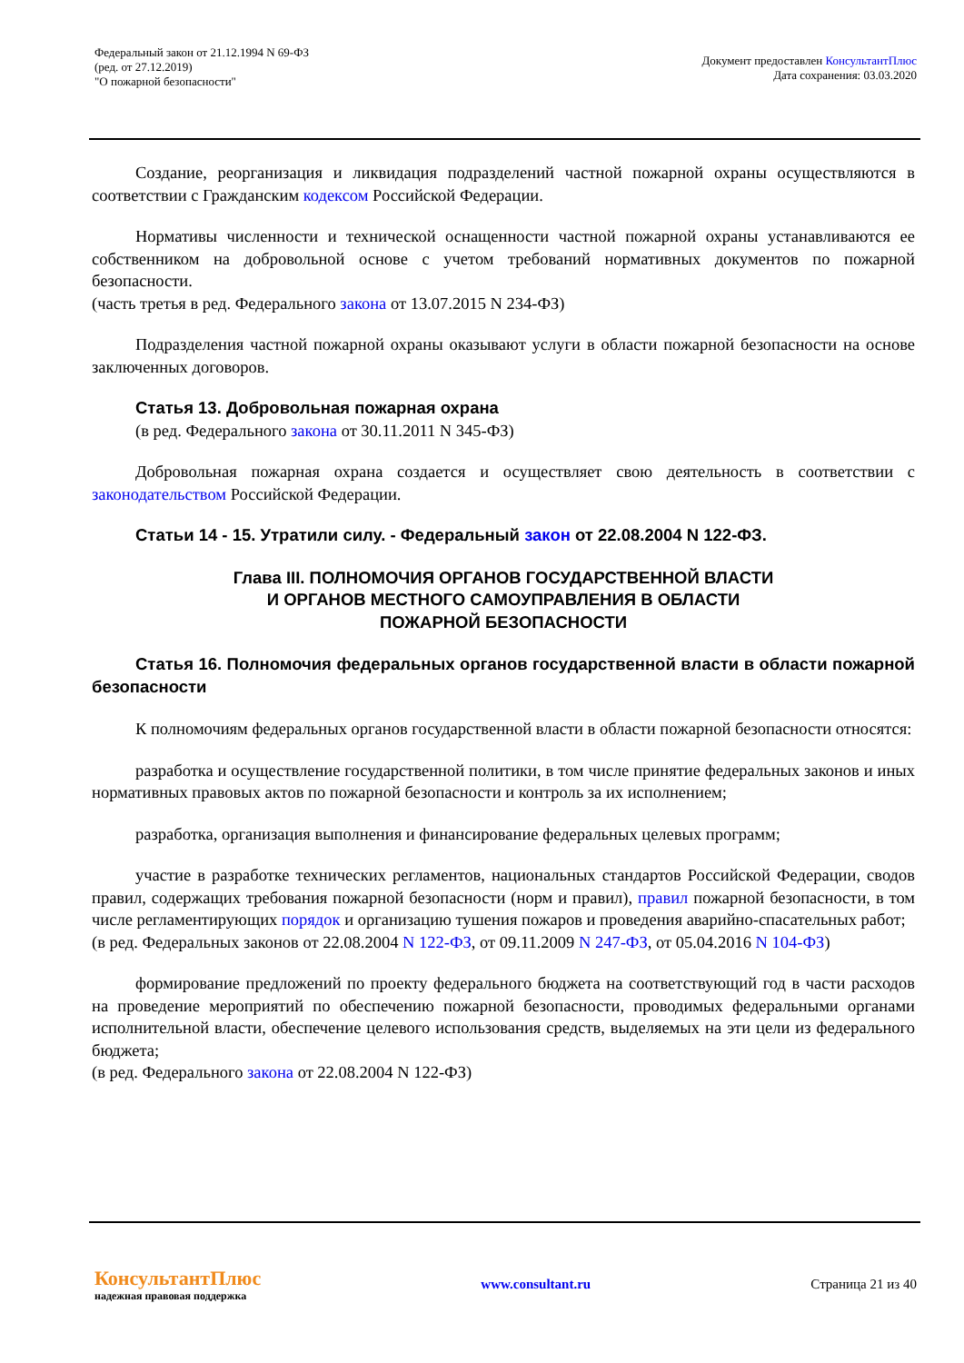Федеральный закон от 21.12.1994 N 69-ФЗ
(ред. от 27.12.2019)
"О пожарной безопасности"
Документ предоставлен КонсультантПлюс
Дата сохранения: 03.03.2020
Создание, реорганизация и ликвидация подразделений частной пожарной охраны осуществляются в соответствии с Гражданским кодексом Российской Федерации.
Нормативы численности и технической оснащенности частной пожарной охраны устанавливаются ее собственником на добровольной основе с учетом требований нормативных документов по пожарной безопасности.
(часть третья в ред. Федерального закона от 13.07.2015 N 234-ФЗ)
Подразделения частной пожарной охраны оказывают услуги в области пожарной безопасности на основе заключенных договоров.
Статья 13. Добровольная пожарная охрана
(в ред. Федерального закона от 30.11.2011 N 345-ФЗ)
Добровольная пожарная охрана создается и осуществляет свою деятельность в соответствии с законодательством Российской Федерации.
Статьи 14 - 15. Утратили силу. - Федеральный закон от 22.08.2004 N 122-ФЗ.
Глава III. ПОЛНОМОЧИЯ ОРГАНОВ ГОСУДАРСТВЕННОЙ ВЛАСТИ
И ОРГАНОВ МЕСТНОГО САМОУПРАВЛЕНИЯ В ОБЛАСТИ
ПОЖАРНОЙ БЕЗОПАСНОСТИ
Статья 16. Полномочия федеральных органов государственной власти в области пожарной безопасности
К полномочиям федеральных органов государственной власти в области пожарной безопасности относятся:
разработка и осуществление государственной политики, в том числе принятие федеральных законов и иных нормативных правовых актов по пожарной безопасности и контроль за их исполнением;
разработка, организация выполнения и финансирование федеральных целевых программ;
участие в разработке технических регламентов, национальных стандартов Российской Федерации, сводов правил, содержащих требования пожарной безопасности (норм и правил), правил пожарной безопасности, в том числе регламентирующих порядок и организацию тушения пожаров и проведения аварийно-спасательных работ;
(в ред. Федеральных законов от 22.08.2004 N 122-ФЗ, от 09.11.2009 N 247-ФЗ, от 05.04.2016 N 104-ФЗ)
формирование предложений по проекту федерального бюджета на соответствующий год в части расходов на проведение мероприятий по обеспечению пожарной безопасности, проводимых федеральными органами исполнительной власти, обеспечение целевого использования средств, выделяемых на эти цели из федерального бюджета;
(в ред. Федерального закона от 22.08.2004 N 122-ФЗ)
КонсультантПлюс
надежная правовая поддержка
www.consultant.ru Страница 21 из 40